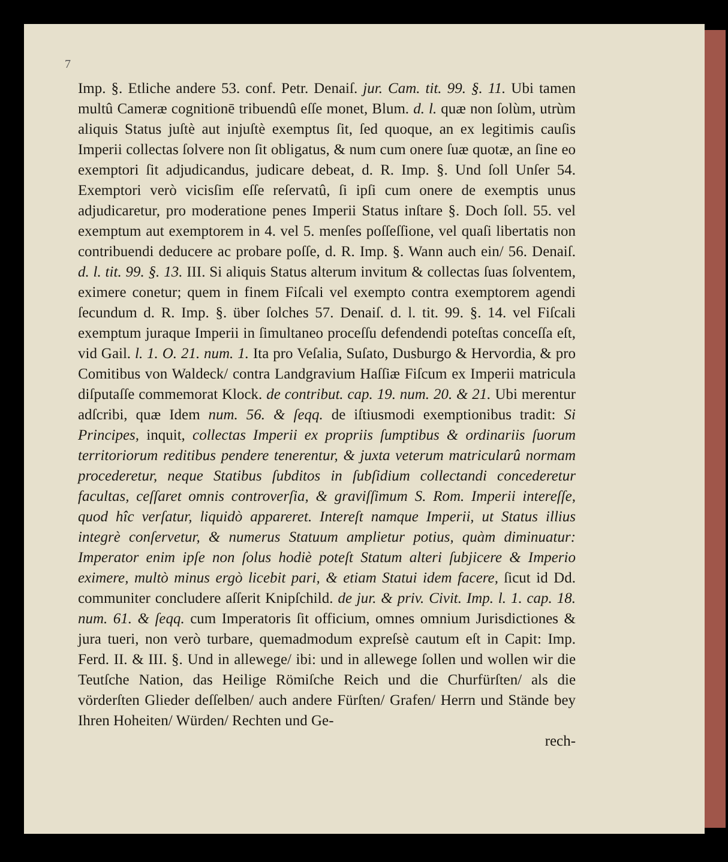7
Imp. §. Etliche andere 53. conf. Petr. Denaiſ. jur. Cam. tit. 99. §. 11. Ubi tamen multû Cameræ cognitionē tribuendû eſſe monet, Blum. d. l. quæ non ſolùm, utrùm aliquis Status juſtè aut injuſtè exemptus ſit, ſed quoque, an ex legitimis cauſis Imperii collectas ſolvere non ſit obligatus, & num cum onere ſuæ quotæ, an ſine eo exemptori ſit adjudicandus, judicare debeat, d. R. Imp. §. Und ſoll Unſer 54. Exemptori verò vicisſim eſſe reſervatû, ſi ipſi cum onere de exemptis unus adjudicaretur, pro moderatione penes Imperii Status inſtare §. Doch ſoll. 55. vel exemptum aut exemptorem in 4. vel 5. menſes poſſeſſione, vel quaſi libertatis non contribuendi deducere ac probare poſſe, d. R. Imp. §. Wann auch ein/ 56. Denaiſ. d. l. tit. 99. §. 13. III. Si aliquis Status alterum invitum & collectas ſuas ſolventem, eximere conetur; quem in finem Fiſcali vel exempto contra exemptorem agendi ſecundum d. R. Imp. §. über ſolches 57. Denaiſ. d. l. tit. 99. §. 14. vel Fiſcali exemptum juraque Imperii in ſimultaneo proceſſu defendendi poteſtas conceſſa eſt, vid Gail. l. 1. O. 21. num. 1. Ita pro Veſalia, Suſato, Dusburgo & Hervordia, & pro Comitibus von Waldeck/ contra Landgravium Haſſiæ Fiſcum ex Imperii matricula diſputaſſe commemorat Klock. de contribut. cap. 19. num. 20. & 21. Ubi merentur adſcribi, quæ Idem num. 56. & ſeqq. de iſtiusmodi exemptionibus tradit: Si Principes, inquit, collectas Imperii ex propriis ſumptibus & ordinariis ſuorum territoriorum reditibus pendere tenerentur, & juxta veterum matricularû normam procederetur, neque Statibus ſubditos in ſubſidium collectandi concederetur facultas, ceſſaret omnis controverſia, & graviſſimum S. Rom. Imperii intereſſe, quod hîc verſatur, liquidò appareret. Intereſt namque Imperii, ut Status illius integrè conſervetur, & numerus Statuum amplietur potius, quàm diminuatur: Imperator enim ipſe non ſolus hodiè poteſt Statum alteri ſubjicere & Imperio eximere, multò minus ergò licebit pari, & etiam Statui idem facere, ſicut id Dd. communiter concludere aſſerit Knipſchild. de jur. & priv. Civit. Imp. l. 1. cap. 18. num. 61. & ſeqq. cum Imperatoris ſit officium, omnes omnium Jurisdictiones & jura tueri, non verò turbare, quemadmodum expreſsè cautum eſt in Capit: Imp. Ferd. II. & III. §. Und in allewege/ ibi: und in allewege ſollen und wollen wir die Teutſche Nation, das Heilige Römiſche Reich und die Churfürſten/ als die vörderſten Glieder deſſelben/ auch andere Fürſten/ Grafen/ Herrn und Stände bey Ihren Hoheiten/ Würden/ Rechten und Ge-
rech-